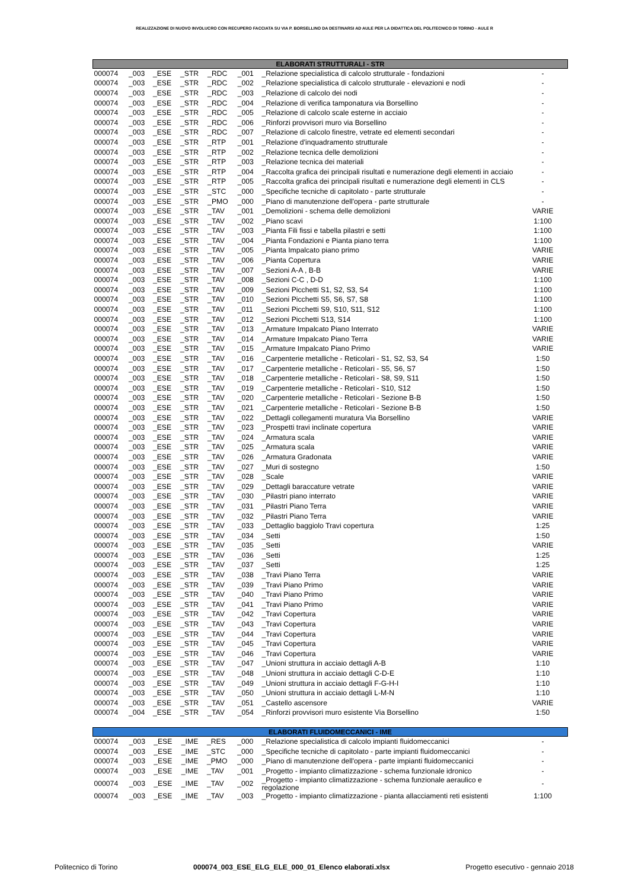REALIZZAZIONE DI NUOVO INVOLUCRO CON RECUPERO FACCIATA SU VIA P. BORSELLINO DA DESTINARSI AD AULE PER LA DIDATTICA DEL POLITECNICO DI TORINO - AULE R
| ELABORATI STRUTTURALI - STR | | | | | | | |
| --- | --- | --- | --- | --- | --- | --- | --- |
| 000074 | _003 | _ESE | _STR | _RDC | _001 | _Relazione specialistica di calcolo strutturale - fondazioni | - |
| 000074 | _003 | _ESE | _STR | _RDC | _002 | _Relazione specialistica di calcolo strutturale - elevazioni e nodi | - |
| 000074 | _003 | _ESE | _STR | _RDC | _003 | _Relazione di calcolo dei nodi | - |
| 000074 | _003 | _ESE | _STR | _RDC | _004 | _Relazione di verifica tamponatura via Borsellino | - |
| 000074 | _003 | _ESE | _STR | _RDC | _005 | _Relazione di calcolo scale esterne in acciaio | - |
| 000074 | _003 | _ESE | _STR | _RDC | _006 | _Rinforzi provvisori muro via Borsellino | - |
| 000074 | _003 | _ESE | _STR | _RDC | _007 | _Relazione di calcolo finestre, vetrate ed elementi secondari | - |
| 000074 | _003 | _ESE | _STR | _RTP | _001 | _Relazione d'inquadramento strutturale | - |
| 000074 | _003 | _ESE | _STR | _RTP | _002 | _Relazione tecnica delle demolizioni | - |
| 000074 | _003 | _ESE | _STR | _RTP | _003 | _Relazione tecnica dei materiali | - |
| 000074 | _003 | _ESE | _STR | _RTP | _004 | _Raccolta grafica dei principali risultati e numerazione degli elementi in acciaio | - |
| 000074 | _003 | _ESE | _STR | _RTP | _005 | _Raccolta grafica dei principali risultati e numerazione degli elementi in CLS | - |
| 000074 | _003 | _ESE | _STR | _STC | _000 | _Specifiche tecniche di capitolato - parte strutturale | - |
| 000074 | _003 | _ESE | _STR | _PMO | _000 | _Piano di manutenzione dell'opera - parte strutturale | - |
| 000074 | _003 | _ESE | _STR | _TAV | _001 | _Demolizioni - schema delle demolizioni | VARIE |
| 000074 | _003 | _ESE | _STR | _TAV | _002 | _Piano scavi | 1:100 |
| 000074 | _003 | _ESE | _STR | _TAV | _003 | _Pianta Fili fissi e tabella pilastri e setti | 1:100 |
| 000074 | _003 | _ESE | _STR | _TAV | _004 | _Pianta Fondazioni e Pianta piano terra | 1:100 |
| 000074 | _003 | _ESE | _STR | _TAV | _005 | _Pianta Impalcato piano primo | VARIE |
| 000074 | _003 | _ESE | _STR | _TAV | _006 | _Pianta Copertura | VARIE |
| 000074 | _003 | _ESE | _STR | _TAV | _007 | _Sezioni A-A , B-B | VARIE |
| 000074 | _003 | _ESE | _STR | _TAV | _008 | _Sezioni C-C , D-D | 1:100 |
| 000074 | _003 | _ESE | _STR | _TAV | _009 | _Sezioni Picchetti S1, S2, S3, S4 | 1:100 |
| 000074 | _003 | _ESE | _STR | _TAV | _010 | _Sezioni Picchetti S5, S6, S7, S8 | 1:100 |
| 000074 | _003 | _ESE | _STR | _TAV | _011 | _Sezioni Picchetti S9, S10, S11, S12 | 1:100 |
| 000074 | _003 | _ESE | _STR | _TAV | _012 | _Sezioni Picchetti S13, S14 | 1:100 |
| 000074 | _003 | _ESE | _STR | _TAV | _013 | _Armature Impalcato Piano Interrato | VARIE |
| 000074 | _003 | _ESE | _STR | _TAV | _014 | _Armature Impalcato Piano Terra | VARIE |
| 000074 | _003 | _ESE | _STR | _TAV | _015 | _Armature Impalcato Piano Primo | VARIE |
| 000074 | _003 | _ESE | _STR | _TAV | _016 | _Carpenterie metalliche - Reticolari - S1, S2, S3, S4 | 1:50 |
| 000074 | _003 | _ESE | _STR | _TAV | _017 | _Carpenterie metalliche - Reticolari - S5, S6, S7 | 1:50 |
| 000074 | _003 | _ESE | _STR | _TAV | _018 | _Carpenterie metalliche - Reticolari - S8, S9, S11 | 1:50 |
| 000074 | _003 | _ESE | _STR | _TAV | _019 | _Carpenterie metalliche - Reticolari - S10, S12 | 1:50 |
| 000074 | _003 | _ESE | _STR | _TAV | _020 | _Carpenterie metalliche - Reticolari - Sezione B-B | 1:50 |
| 000074 | _003 | _ESE | _STR | _TAV | _021 | _Carpenterie metalliche - Reticolari - Sezione B-B | 1:50 |
| 000074 | _003 | _ESE | _STR | _TAV | _022 | _Dettagli collegamenti muratura Via Borsellino | VARIE |
| 000074 | _003 | _ESE | _STR | _TAV | _023 | _Prospetti travi inclinate copertura | VARIE |
| 000074 | _003 | _ESE | _STR | _TAV | _024 | _Armatura scala | VARIE |
| 000074 | _003 | _ESE | _STR | _TAV | _025 | _Armatura scala | VARIE |
| 000074 | _003 | _ESE | _STR | _TAV | _026 | _Armatura Gradonata | VARIE |
| 000074 | _003 | _ESE | _STR | _TAV | _027 | _Muri di sostegno | 1:50 |
| 000074 | _003 | _ESE | _STR | _TAV | _028 | _Scale | VARIE |
| 000074 | _003 | _ESE | _STR | _TAV | _029 | _Dettagli baraccature vetrate | VARIE |
| 000074 | _003 | _ESE | _STR | _TAV | _030 | _Pilastri piano interrato | VARIE |
| 000074 | _003 | _ESE | _STR | _TAV | _031 | _Pilastri Piano Terra | VARIE |
| 000074 | _003 | _ESE | _STR | _TAV | _032 | _Pilastri Piano Terra | VARIE |
| 000074 | _003 | _ESE | _STR | _TAV | _033 | _Dettaglio baggiolo Travi copertura | 1:25 |
| 000074 | _003 | _ESE | _STR | _TAV | _034 | _Setti | 1:50 |
| 000074 | _003 | _ESE | _STR | _TAV | _035 | _Setti | VARIE |
| 000074 | _003 | _ESE | _STR | _TAV | _036 | _Setti | 1:25 |
| 000074 | _003 | _ESE | _STR | _TAV | _037 | _Setti | 1:25 |
| 000074 | _003 | _ESE | _STR | _TAV | _038 | _Travi Piano Terra | VARIE |
| 000074 | _003 | _ESE | _STR | _TAV | _039 | _Travi Piano Primo | VARIE |
| 000074 | _003 | _ESE | _STR | _TAV | _040 | _Travi Piano Primo | VARIE |
| 000074 | _003 | _ESE | _STR | _TAV | _041 | _Travi Piano Primo | VARIE |
| 000074 | _003 | _ESE | _STR | _TAV | _042 | _Travi Copertura | VARIE |
| 000074 | _003 | _ESE | _STR | _TAV | _043 | _Travi Copertura | VARIE |
| 000074 | _003 | _ESE | _STR | _TAV | _044 | _Travi Copertura | VARIE |
| 000074 | _003 | _ESE | _STR | _TAV | _045 | _Travi Copertura | VARIE |
| 000074 | _003 | _ESE | _STR | _TAV | _046 | _Travi Copertura | VARIE |
| 000074 | _003 | _ESE | _STR | _TAV | _047 | _Unioni struttura in acciaio dettagli A-B | 1:10 |
| 000074 | _003 | _ESE | _STR | _TAV | _048 | _Unioni struttura in acciaio dettagli C-D-E | 1:10 |
| 000074 | _003 | _ESE | _STR | _TAV | _049 | _Unioni struttura in acciaio dettagli F-G-H-I | 1:10 |
| 000074 | _003 | _ESE | _STR | _TAV | _050 | _Unioni struttura in acciaio dettagli L-M-N | 1:10 |
| 000074 | _003 | _ESE | _STR | _TAV | _051 | _Castello ascensore | VARIE |
| 000074 | _004 | _ESE | _STR | _TAV | _054 | _Rinforzi provvisori muro esistente Via Borsellino | 1:50 |
| ELABORATI FLUIDOMECCANICI - IME | | | | | | | |
| --- | --- | --- | --- | --- | --- | --- | --- |
| 000074 | _003 | _ESE | _IME | _RES | _000 | _Relazione specialistica di calcolo impianti fluidomeccanici | - |
| 000074 | _003 | _ESE | _IME | _STC | _000 | _Specifiche tecniche di capitolato - parte impianti fluidomeccanici | - |
| 000074 | _003 | _ESE | _IME | _PMO | _000 | _Piano di manutenzione dell'opera - parte impianti fluidomeccanici | - |
| 000074 | _003 | _ESE | _IME | _TAV | _001 | _Progetto - impianto climatizzazione - schema funzionale idronico | - |
| 000074 | _003 | _ESE | _IME | _TAV | _002 | _Progetto - impianto climatizzazione - schema funzionale aeraulico e regolazione | - |
| 000074 | _003 | _ESE | _IME | _TAV | _003 | _Progetto - impianto climatizzazione - pianta allacciamenti reti esistenti | 1:100 |
Politecnico di Torino 000074_003_ESE_ELG_ELE_000_01_Elenco elaborati.xlsx Progetto esecutivo - gennaio 2018